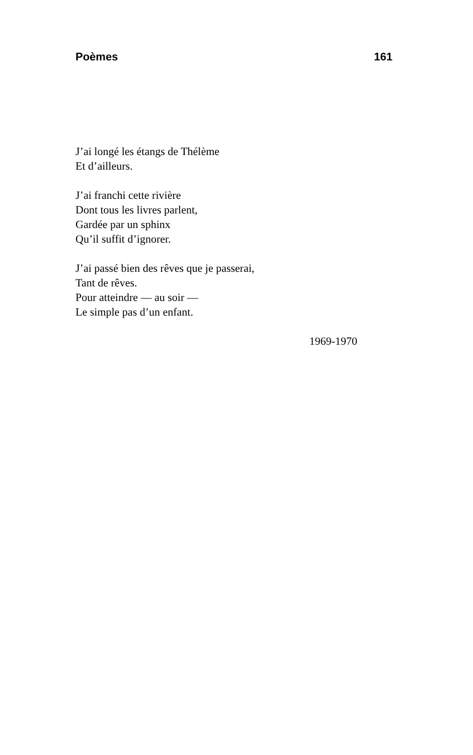Poèmes 161
J’ai longé les étangs de Thélème
Et d’ailleurs.
J’ai franchi cette rivière
Dont tous les livres parlent,
Gardée par un sphinx
Qu’il suffit d’ignorer.
J’ai passé bien des rêves que je passerai,
Tant de rêves.
Pour atteindre — au soir —
Le simple pas d’un enfant.
1969-1970